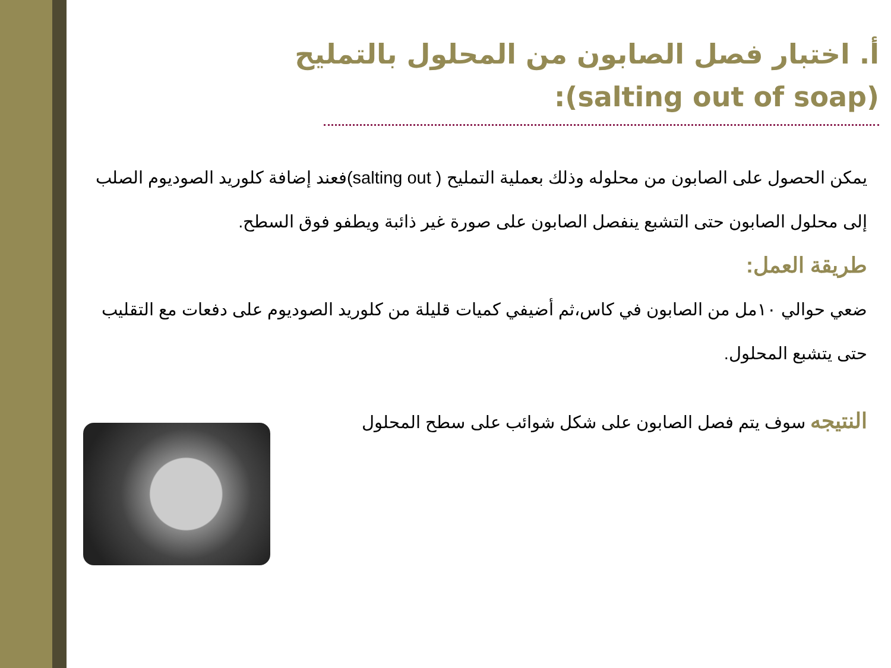أ. اختبار فصل الصابون من المحلول بالتمليح
(salting out of soap):
يمكن الحصول على الصابون من محلوله وذلك بعملية التمليح ( salting out)فعند إضافة كلوريد الصوديوم الصلب إلى محلول الصابون حتى التشبع ينفصل الصابون على صورة غير ذائبة ويطفو فوق السطح.
طريقة العمل:
ضعي حوالي ١٠مل من الصابون في كاس،ثم أضيفي كميات قليلة من كلوريد الصوديوم على دفعات مع التقليب حتى يتشبع المحلول.
النتيجه سوف يتم فصل الصابون على شكل شوائب على سطح المحلول